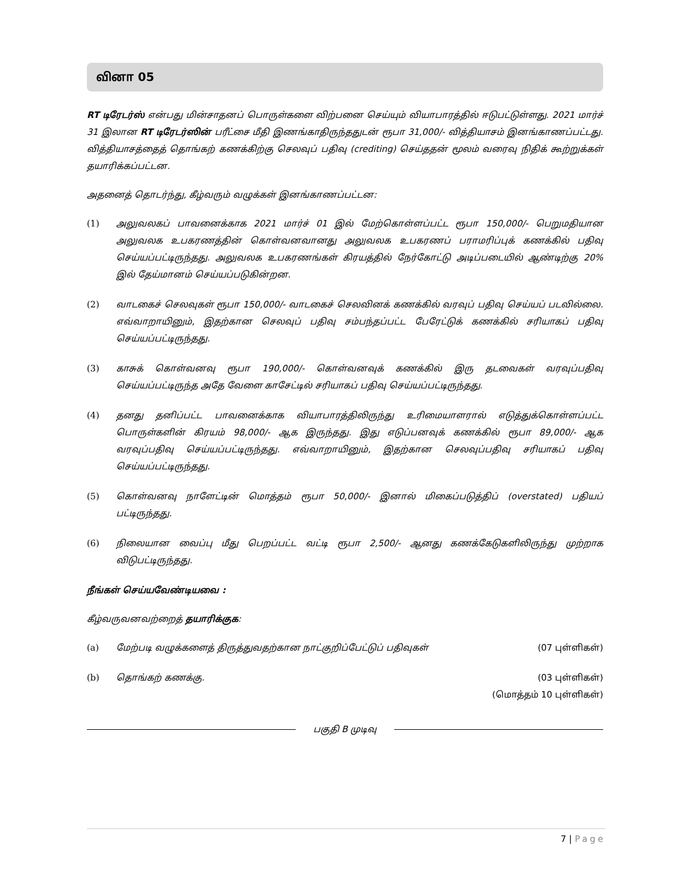வினா 05
RT டிரேடர்ஸ் என்பது மின்சாதனப் பொருள்களை விற்பனை செய்யும் வியாபாரத்தில் ஈடுபட்டுள்ளது. 2021 மார்ச் 31 இலான RT டிரேடர்ஸின் பரீட்சை மீதி இணங்காதிருந்ததுடன் ரூபா 31,000/- வித்தியாசம் இனங்காணப்பட்டது. வித்தியாசத்தைத் தொங்கற் கணக்கிற்கு செலவுப் பதிவு (crediting) செய்ததன் மூலம் வரைவு நிதிக் கூற்றுக்கள் தயாரிக்கப்பட்டன.
அதனைத் தொடர்ந்து, கீழ்வரும் வழுக்கள் இனங்காணப்பட்டன:
(1) அலுவலகப் பாவனைக்காக 2021 மார்ச் 01 இல் மேற்கொள்ளப்பட்ட ரூபா 150,000/- பெறுமதியான அலுவலக உபகரணத்தின் கொள்வனவானது அலுவலக உபகரணப் பராமரிப்புக் கணக்கில் பதிவு செய்யப்பட்டிருந்தது. அலுவலக உபகரணங்கள் கிரயத்தில் நேர்கோட்டு அடிப்படையில் ஆண்டிற்கு 20% இல் தேய்மானம் செய்யப்படுகின்றன.
(2) வாடகைச் செலவுகள் ரூபா 150,000/- வாடகைச் செலவினக் கணக்கில் வரவுப் பதிவு செய்யப் படவில்லை. எவ்வாறாயினும், இதற்கான செலவுப் பதிவு சம்பந்தப்பட்ட பேரேட்டுக் கணக்கில் சரியாகப் பதிவு செய்யப்பட்டிருந்தது.
(3) காசுக் கொள்வனவு ரூபா 190,000/- கொள்வனவுக் கணக்கில் இரு தடவைகள் வரவுப்பதிவு செய்யப்பட்டிருந்த அதே வேளை காசேட்டில் சரியாகப் பதிவு செய்யப்பட்டிருந்தது.
(4) தனது தனிப்பட்ட பாவனைக்காக வியாபாரத்திலிருந்து உரிமையாளரால் எடுத்துக்கொள்ளப்பட்ட பொருள்களின் கிரயம் 98,000/- ஆக இருந்தது. இது எடுப்பனவுக் கணக்கில் ரூபா 89,000/- ஆக வரவுப்பதிவு செய்யப்பட்டிருந்தது. எவ்வாறாயினும், இதற்கான செலவுப்பதிவு சரியாகப் பதிவு செய்யப்பட்டிருந்தது.
(5) கொள்வனவு நாளேட்டின் மொத்தம் ரூபா 50,000/- இனால் மிகைப்படுத்திப் (overstated) பதியப் பட்டிருந்தது.
(6) நிலையான வைப்பு மீது பெறப்பட்ட வட்டி ரூபா 2,500/- ஆனது கணக்கேடுகளிலிருந்து முற்றாக விடுபட்டிருந்தது.
நீங்கள் செய்யவேண்டியவை :
கீழ்வருவனவற்றைத் தயாரிக்குக:
(a) மேற்படி வழுக்களைத் திருத்துவதற்கான நாட்குறிப்பேட்டுப் பதிவுகள் (07 புள்ளிகள்)
(b) தொங்கற் கணக்கு. (03 புள்ளிகள்)
(மொத்தம் 10 புள்ளிகள்)
பகுதி B முடிவு
7 | Page